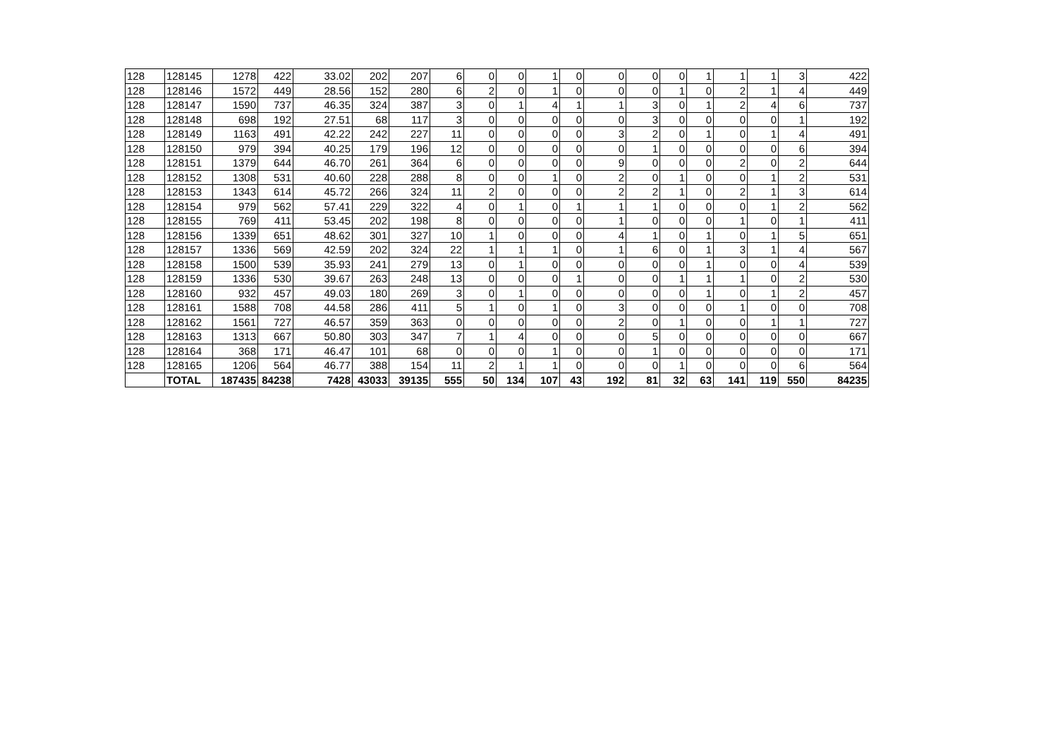| 128 | 128145 | 1278 | 422 | 33.02 | 202 | 207 | 6 | 0 | 0 | 1 | 0 | 0 | 0 | 0 | 1 | 1 | 1 | 3 | 422 |
| 128 | 128146 | 1572 | 449 | 28.56 | 152 | 280 | 6 | 2 | 0 | 1 | 0 | 0 | 0 | 1 | 0 | 2 | 1 | 4 | 449 |
| 128 | 128147 | 1590 | 737 | 46.35 | 324 | 387 | 3 | 0 | 1 | 4 | 1 | 1 | 3 | 0 | 1 | 2 | 4 | 6 | 737 |
| 128 | 128148 | 698 | 192 | 27.51 | 68 | 117 | 3 | 0 | 0 | 0 | 0 | 0 | 3 | 0 | 0 | 0 | 0 | 1 | 192 |
| 128 | 128149 | 1163 | 491 | 42.22 | 242 | 227 | 11 | 0 | 0 | 0 | 0 | 3 | 2 | 0 | 1 | 0 | 1 | 4 | 491 |
| 128 | 128150 | 979 | 394 | 40.25 | 179 | 196 | 12 | 0 | 0 | 0 | 0 | 0 | 1 | 0 | 0 | 0 | 0 | 6 | 394 |
| 128 | 128151 | 1379 | 644 | 46.70 | 261 | 364 | 6 | 0 | 0 | 0 | 0 | 9 | 0 | 0 | 0 | 2 | 0 | 2 | 644 |
| 128 | 128152 | 1308 | 531 | 40.60 | 228 | 288 | 8 | 0 | 0 | 1 | 0 | 2 | 0 | 1 | 0 | 0 | 1 | 2 | 531 |
| 128 | 128153 | 1343 | 614 | 45.72 | 266 | 324 | 11 | 2 | 0 | 0 | 0 | 2 | 2 | 1 | 0 | 2 | 1 | 3 | 614 |
| 128 | 128154 | 979 | 562 | 57.41 | 229 | 322 | 4 | 0 | 1 | 0 | 1 | 1 | 1 | 0 | 0 | 0 | 1 | 2 | 562 |
| 128 | 128155 | 769 | 411 | 53.45 | 202 | 198 | 8 | 0 | 0 | 0 | 0 | 1 | 0 | 0 | 0 | 1 | 0 | 1 | 411 |
| 128 | 128156 | 1339 | 651 | 48.62 | 301 | 327 | 10 | 1 | 0 | 0 | 0 | 4 | 1 | 0 | 1 | 0 | 1 | 5 | 651 |
| 128 | 128157 | 1336 | 569 | 42.59 | 202 | 324 | 22 | 1 | 1 | 1 | 0 | 1 | 6 | 0 | 1 | 3 | 1 | 4 | 567 |
| 128 | 128158 | 1500 | 539 | 35.93 | 241 | 279 | 13 | 0 | 1 | 0 | 0 | 0 | 0 | 0 | 1 | 0 | 0 | 4 | 539 |
| 128 | 128159 | 1336 | 530 | 39.67 | 263 | 248 | 13 | 0 | 0 | 0 | 1 | 0 | 0 | 1 | 1 | 1 | 0 | 2 | 530 |
| 128 | 128160 | 932 | 457 | 49.03 | 180 | 269 | 3 | 0 | 1 | 0 | 0 | 0 | 0 | 0 | 1 | 0 | 1 | 2 | 457 |
| 128 | 128161 | 1588 | 708 | 44.58 | 286 | 411 | 5 | 1 | 0 | 1 | 0 | 3 | 0 | 0 | 0 | 1 | 0 | 0 | 708 |
| 128 | 128162 | 1561 | 727 | 46.57 | 359 | 363 | 0 | 0 | 0 | 0 | 0 | 2 | 0 | 1 | 0 | 0 | 1 | 1 | 727 |
| 128 | 128163 | 1313 | 667 | 50.80 | 303 | 347 | 7 | 1 | 4 | 0 | 0 | 0 | 5 | 0 | 0 | 0 | 0 | 0 | 667 |
| 128 | 128164 | 368 | 171 | 46.47 | 101 | 68 | 0 | 0 | 0 | 1 | 0 | 0 | 1 | 0 | 0 | 0 | 0 | 0 | 171 |
| 128 | 128165 | 1206 | 564 | 46.77 | 388 | 154 | 11 | 2 | 1 | 1 | 0 | 0 | 0 | 1 | 0 | 0 | 0 | 6 | 564 |
| | TOTAL | 187435 | 84238 | 7428 | 43033 | 39135 | 555 | 50 | 134 | 107 | 43 | 192 | 81 | 32 | 63 | 141 | 119 | 550 | 84235 |